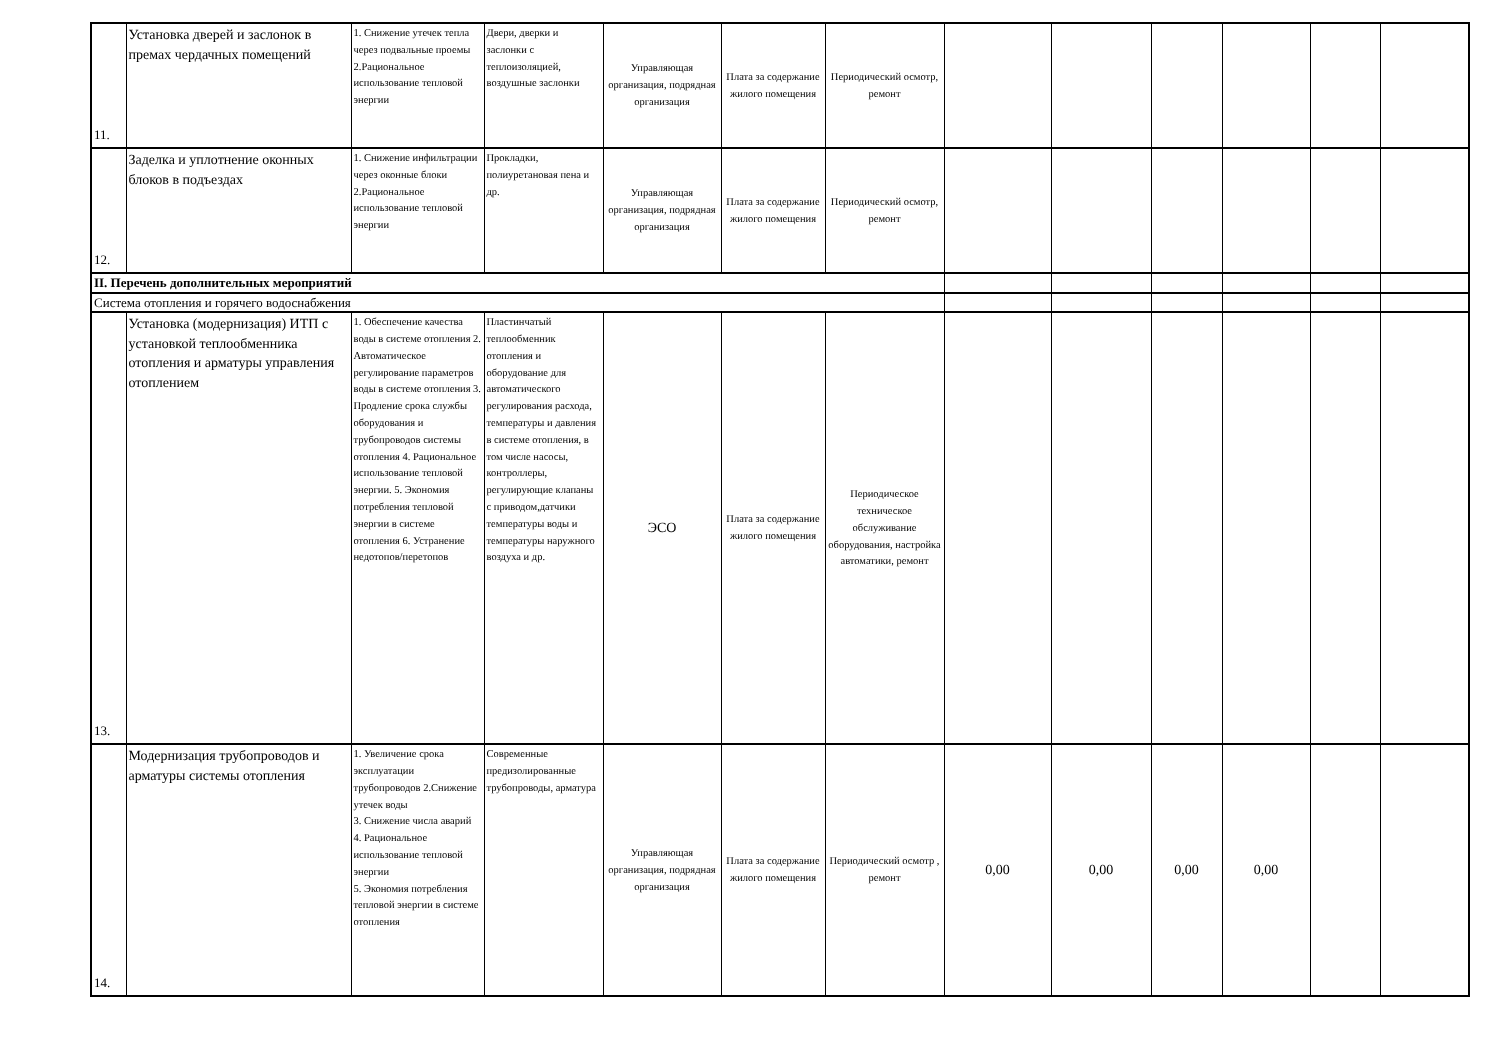| 11. | Установка дверей и заслонок в премах чердачных помещений | 1. Снижение утечек тепла через подвальные проемы 2.Рациональное использование тепловой энергии | Двери, дверки и заслонки с теплоизоляцией, воздушные заслонки | Управляющая организация, подрядная организация | Плата за содержание жилого помещения | Периодический осмотр, ремонт | | | | | | |
| 12. | Заделка и уплотнение оконных блоков в подъездах | 1. Снижение инфильтрации через оконные блоки 2.Рациональное использование тепловой энергии | Прокладки, полиуретановая пена и др. | Управляющая организация, подрядная организация | Плата за содержание жилого помещения | Периодический осмотр, ремонт | | | | | | |
| II. Перечень дополнительных мероприятий | | | | | | | | | | | | |
| Система отопления и горячего водоснабжения | | | | | | | | | | | | |
| 13. | Установка (модернизация) ИТП с установкой теплообменника отопления и арматуры управления отоплением | 1. Обеспечение качества воды в системе отопления 2. Автоматическое регулирование параметров воды в системе отопления 3. Продление срока службы оборудования и трубопроводов системы отопления 4. Рациональное использование тепловой энергии. 5. Экономия потребления тепловой энергии в системе отопления 6. Устранение недотопов/перетопов | Пластинчатый теплообменник отопления и оборудование для автоматического регулирования расхода, температуры и давления в системе отопления, в том числе насосы, контроллеры, регулирующие клапаны с приводом,датчики температуры воды и температуры наружного воздуха и др. | ЭСО | Плата за содержание жилого помещения | Периодическое техническое обслуживание оборудования, настройка автоматики, ремонт | | | | | | |
| 14. | Модернизация трубопроводов и арматуры системы отопления | 1. Увеличение срока эксплуатации трубопроводов 2.Снижение утечек воды 3. Снижение числа аварий 4. Рациональное использование тепловой энергии 5. Экономия потребления тепловой энергии в системе отопления | Современные предизолированные трубопроводы, арматура | Управляющая организация, подрядная организация | Плата за содержание жилого помещения | Периодический осмотр , ремонт | 0,00 | 0,00 | 0,00 | 0,00 | | |